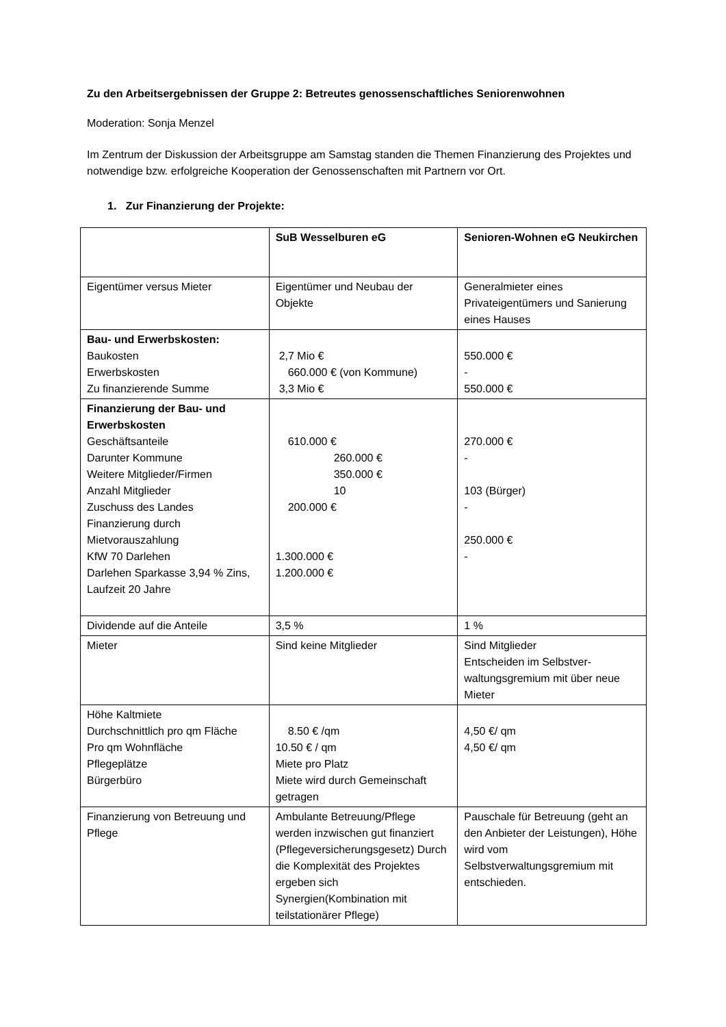Zu den Arbeitsergebnissen der Gruppe 2: Betreutes genossenschaftliches Seniorenwohnen
Moderation: Sonja Menzel
Im Zentrum der Diskussion der Arbeitsgruppe am Samstag standen die Themen Finanzierung des Projektes und notwendige bzw. erfolgreiche Kooperation der Genossenschaften mit Partnern vor Ort.
1. Zur Finanzierung der Projekte:
| | SuB Wesselburen eG | Senioren-Wohnen eG Neukirchen |
| Eigentümer versus Mieter | Eigentümer und Neubau der Objekte | Generalmieter eines Privateigentümers und Sanierung eines Hauses |
| Bau- und Erwerbskosten: Baukosten Erwerbskosten Zu finanzierende Summe | 2,7 Mio € 660.000 € (von Kommune) 3,3 Mio € | 550.000 € - 550.000 € |
| Finanzierung der Bau- und Erwerbskosten Geschäftsanteile Darunter Kommune Weitere Mitglieder/Firmen Anzahl Mitglieder Zuschuss des Landes Finanzierung durch Mietvorauszahlung KfW 70 Darlehen Darlehen Sparkasse 3,94 % Zins, Laufzeit 20 Jahre | 610.000 € 260.000 € 350.000 € 10 200.000 € 1.300.000 € 1.200.000 € | 270.000 € - 103 (Bürger) - 250.000 € - |
| Dividende auf die Anteile | 3,5 % | 1 % |
| Mieter | Sind keine Mitglieder | Sind Mitglieder Entscheiden im Selbstver-waltungsgremium mit über neue Mieter |
| Höhe Kaltmiete Durchschnittlich pro qm Fläche Pro qm Wohnfläche Pflegeplätze Bürgerbüro | 8.50 € /qm 10.50 € / qm Miete pro Platz Miete wird durch Gemeinschaft getragen | 4,50 €/ qm 4,50 €/ qm |
| Finanzierung von Betreuung und Pflege | Ambulante Betreuung/Pflege werden inzwischen gut finanziert (Pflegeversicherungsgesetz) Durch die Komplexität des Projektes ergeben sich Synergien(Kombination mit teilstationärer Pflege) | Pauschale für Betreuung (geht an den Anbieter der Leistungen), Höhe wird vom Selbstverwaltungsgremium mit entschieden. |